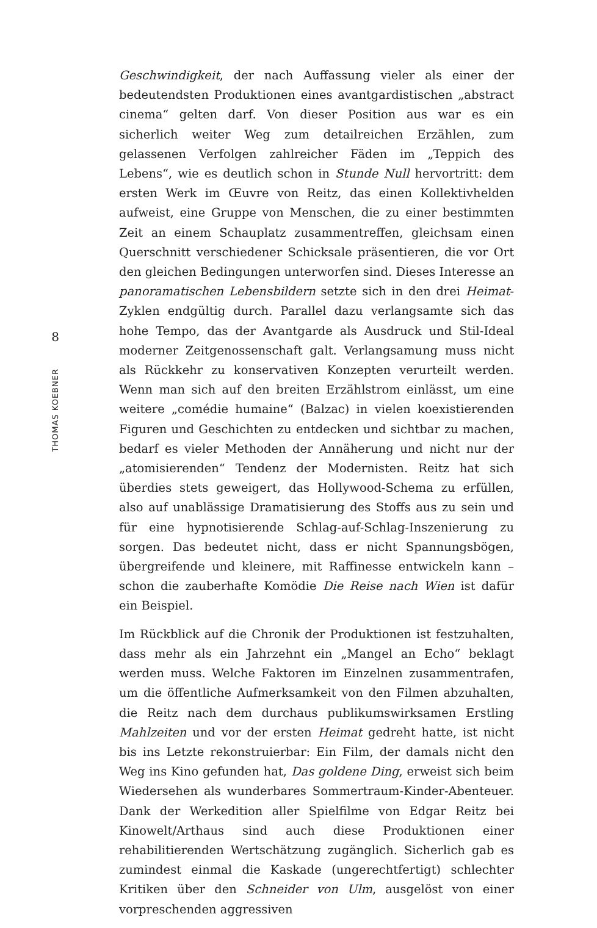8
THOMAS KOEBNER
Geschwindigkeit, der nach Auffassung vieler als einer der bedeutendsten Produktionen eines avantgardistischen „abstract cinema“ gelten darf. Von dieser Position aus war es ein sicherlich weiter Weg zum detailreichen Erzählen, zum gelassenen Verfolgen zahlreicher Fäden im „Teppich des Lebens“, wie es deutlich schon in Stunde Null hervortritt: dem ersten Werk im Œuvre von Reitz, das einen Kollektivhelden aufweist, eine Gruppe von Menschen, die zu einer bestimmten Zeit an einem Schauplatz zusammentreffen, gleichsam einen Querschnitt verschiedener Schicksale präsentieren, die vor Ort den gleichen Bedingungen unterworfen sind. Dieses Interesse an panoramatischen Lebensbildern setzte sich in den drei Heimat-Zyklen endgültig durch. Parallel dazu verlangsamte sich das hohe Tempo, das der Avantgarde als Ausdruck und Stil-Ideal moderner Zeitgenossenschaft galt. Verlangsamung muss nicht als Rückkehr zu konservativen Konzepten verurteilt werden. Wenn man sich auf den breiten Erzählstrom einlässt, um eine weitere „comédie humaine“ (Balzac) in vielen koexistierenden Figuren und Geschichten zu entdecken und sichtbar zu machen, bedarf es vieler Methoden der Annäherung und nicht nur der „atomisierenden“ Tendenz der Modernisten. Reitz hat sich überdies stets geweigert, das Hollywood-Schema zu erfüllen, also auf unablässige Dramatisierung des Stoffs aus zu sein und für eine hypnotisierende Schlag-auf-Schlag-Inszenierung zu sorgen. Das bedeutet nicht, dass er nicht Spannungsbögen, übergreifende und kleinere, mit Raffinesse entwickeln kann – schon die zauberhafte Komödie Die Reise nach Wien ist dafür ein Beispiel.
Im Rückblick auf die Chronik der Produktionen ist festzuhalten, dass mehr als ein Jahrzehnt ein „Mangel an Echo“ beklagt werden muss. Welche Faktoren im Einzelnen zusammentrafen, um die öffentliche Aufmerksamkeit von den Filmen abzuhalten, die Reitz nach dem durchaus publikumswirksamen Erstling Mahlzeiten und vor der ersten Heimat gedreht hatte, ist nicht bis ins Letzte rekonstruierbar: Ein Film, der damals nicht den Weg ins Kino gefunden hat, Das goldene Ding, erweist sich beim Wiedersehen als wunderbares Sommertraum-Kinder-Abenteuer. Dank der Werkedition aller Spielfilme von Edgar Reitz bei Kinowelt/Arthaus sind auch diese Produktionen einer rehabilitierenden Wertschätzung zugänglich. Sicherlich gab es zumindest einmal die Kaskade (ungerechtfertigt) schlechter Kritiken über den Schneider von Ulm, ausgelöst von einer vorpreschenden aggressiven